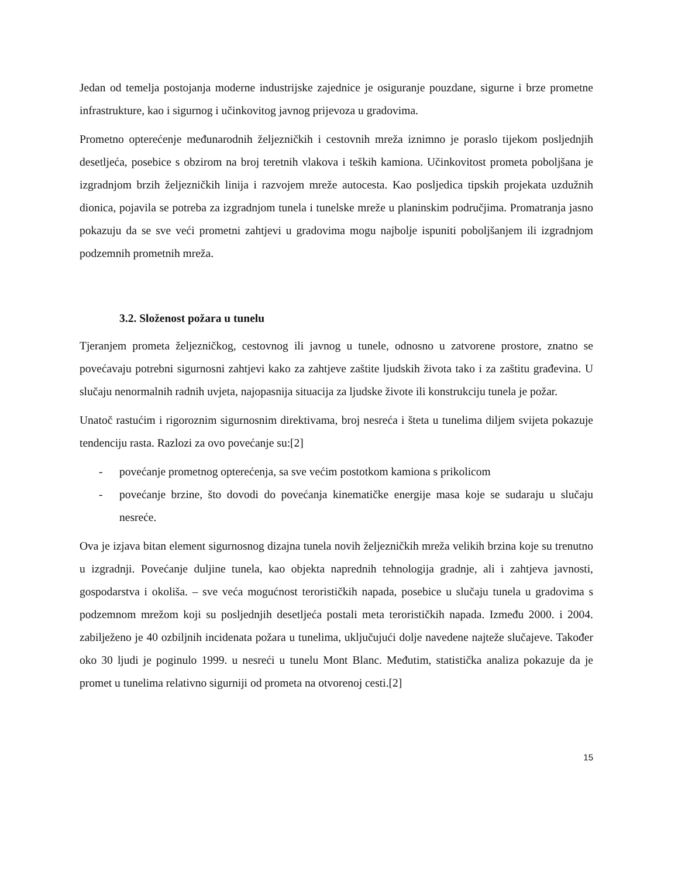Jedan od temelja postojanja moderne industrijske zajednice je osiguranje pouzdane, sigurne i brze prometne infrastrukture, kao i sigurnog i učinkovitog javnog prijevoza u gradovima.
Prometno opterećenje međunarodnih željezničkih i cestovnih mreža iznimno je poraslo tijekom posljednjih desetljeća, posebice s obzirom na broj teretnih vlakova i teških kamiona. Učinkovitost prometa poboljšana je izgradnjom brzih željezničkih linija i razvojem mreže autocesta. Kao posljedica tipskih projekata uzdužnih dionica, pojavila se potreba za izgradnjom tunela i tunelske mreže u planinskim područjima. Promatranja jasno pokazuju da se sve veći prometni zahtjevi u gradovima mogu najbolje ispuniti poboljšanjem ili izgradnjom podzemnih prometnih mreža.
3.2. Složenost požara u tunelu
Tjeranjem prometa željezničkog, cestovnog ili javnog u tunele, odnosno u zatvorene prostore, znatno se povećavaju potrebni sigurnosni zahtjevi kako za zahtjeve zaštite ljudskih života tako i za zaštitu građevina. U slučaju nenormalnih radnih uvjeta, najopasnija situacija za ljudske živote ili konstrukciju tunela je požar.
Unatoč rastućim i rigoroznim sigurnosnim direktivama, broj nesreća i šteta u tunelima diljem svijeta pokazuje tendenciju rasta. Razlozi za ovo povećanje su:[2]
- povećanje prometnog opterećenja, sa sve većim postotkom kamiona s prikolicom
- povećanje brzine, što dovodi do povećanja kinematičke energije masa koje se sudaraju u slučaju nesreće.
Ova je izjava bitan element sigurnosnog dizajna tunela novih željezničkih mreža velikih brzina koje su trenutno u izgradnji. Povećanje duljine tunela, kao objekta naprednih tehnologija gradnje, ali i zahtjeva javnosti, gospodarstva i okoliša. – sve veća mogućnost terorističkih napada, posebice u slučaju tunela u gradovima s podzemnom mrežom koji su posljednjih desetljeća postali meta terorističkih napada. Između 2000. i 2004. zabilježeno je 40 ozbiljnih incidenata požara u tunelima, uključujući dolje navedene najteže slučajeve. Također oko 30 ljudi je poginulo 1999. u nesreći u tunelu Mont Blanc. Međutim, statistička analiza pokazuje da je promet u tunelima relativno sigurniji od prometa na otvorenoj cesti.[2]
15